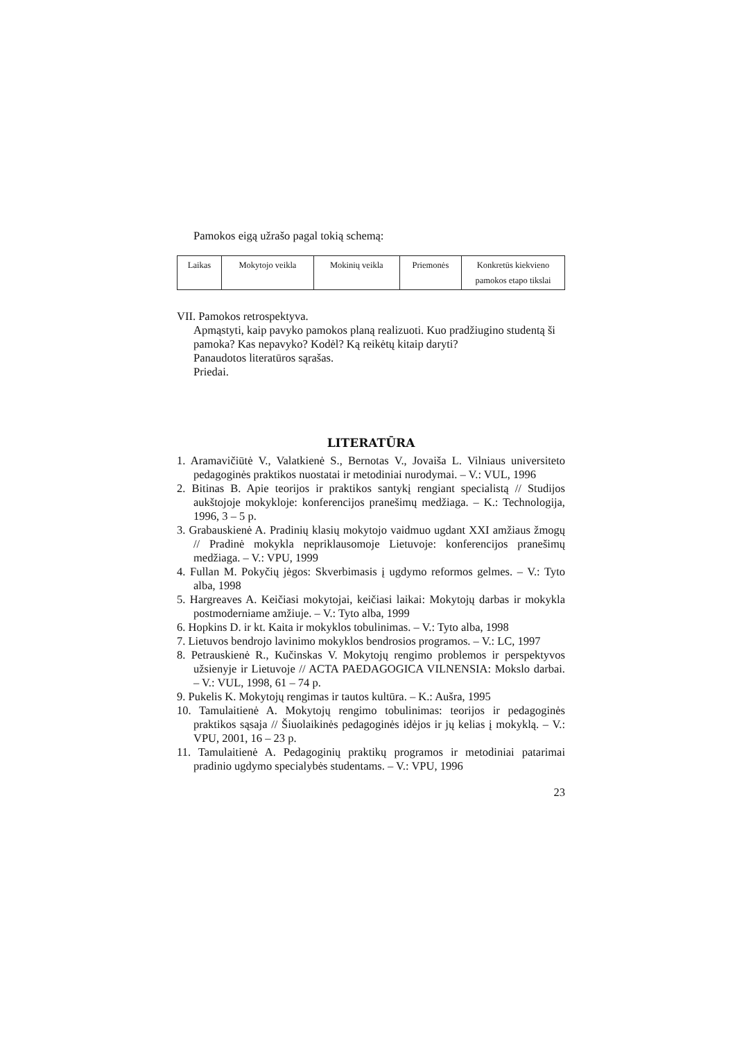Pamokos eigą užrašo pagal tokią schemą:
| Laikas | Mokytojo veikla | Mokinių veikla | Priemonės | Konkretūs kiekvieno pamokos etapo tikslai |
VII. Pamokos retrospektyva.
Apmąstyti, kaip pavyko pamokos planą realizuoti. Kuo pradžiugino studentą ši pamoka? Kas nepavyko? Kodėl? Ką reikėtų kitaip daryti?
Panaudotos literatūros sąrašas.
Priedai.
LITERATŪRA
1. Aramavičiūtė V., Valatkienė S., Bernotas V., Jovaiša L. Vilniaus universiteto pedagoginės praktikos nuostatai ir metodiniai nurodymai. – V.: VUL, 1996
2. Bitinas B. Apie teorijos ir praktikos santykį rengiant specialistą // Studijos aukštojoje mokykloje: konferencijos pranešimų medžiaga. – K.: Technologija, 1996, 3 – 5 p.
3. Grabauskienė A. Pradinių klasių mokytojo vaidmuo ugdant XXI amžiaus žmogų // Pradinė mokykla nepriklausomoje Lietuvoje: konferencijos pranešimų medžiaga. – V.: VPU, 1999
4. Fullan M. Pokyčių jėgos: Skverbimasis į ugdymo reformos gelmes. – V.: Tyto alba, 1998
5. Hargreaves A. Keičiasi mokytojai, keičiasi laikai: Mokytojų darbas ir mokykla postmoderniame amžiuje. – V.: Tyto alba, 1999
6. Hopkins D. ir kt. Kaita ir mokyklos tobulinimas. – V.: Tyto alba, 1998
7. Lietuvos bendrojo lavinimo mokyklos bendrosios programos. – V.: LC, 1997
8. Petrauskienė R., Kučinskas V. Mokytojų rengimo problemos ir perspektyvos užsienyje ir Lietuvoje // ACTA PAEDAGOGICA VILNENSIA: Mokslo darbai. – V.: VUL, 1998, 61 – 74 p.
9. Pukelis K. Mokytojų rengimas ir tautos kultūra. – K.: Aušra, 1995
10. Tamulaitienė A. Mokytojų rengimo tobulinimas: teorijos ir pedagoginės praktikos sąsaja // Šiuolaikinės pedagoginės idėjos ir jų kelias į mokyklą. – V.: VPU, 2001, 16 – 23 p.
11. Tamulaitienė A. Pedagoginių praktikų programos ir metodiniai patarimai pradinio ugdymo specialybės studentams. – V.: VPU, 1996
23